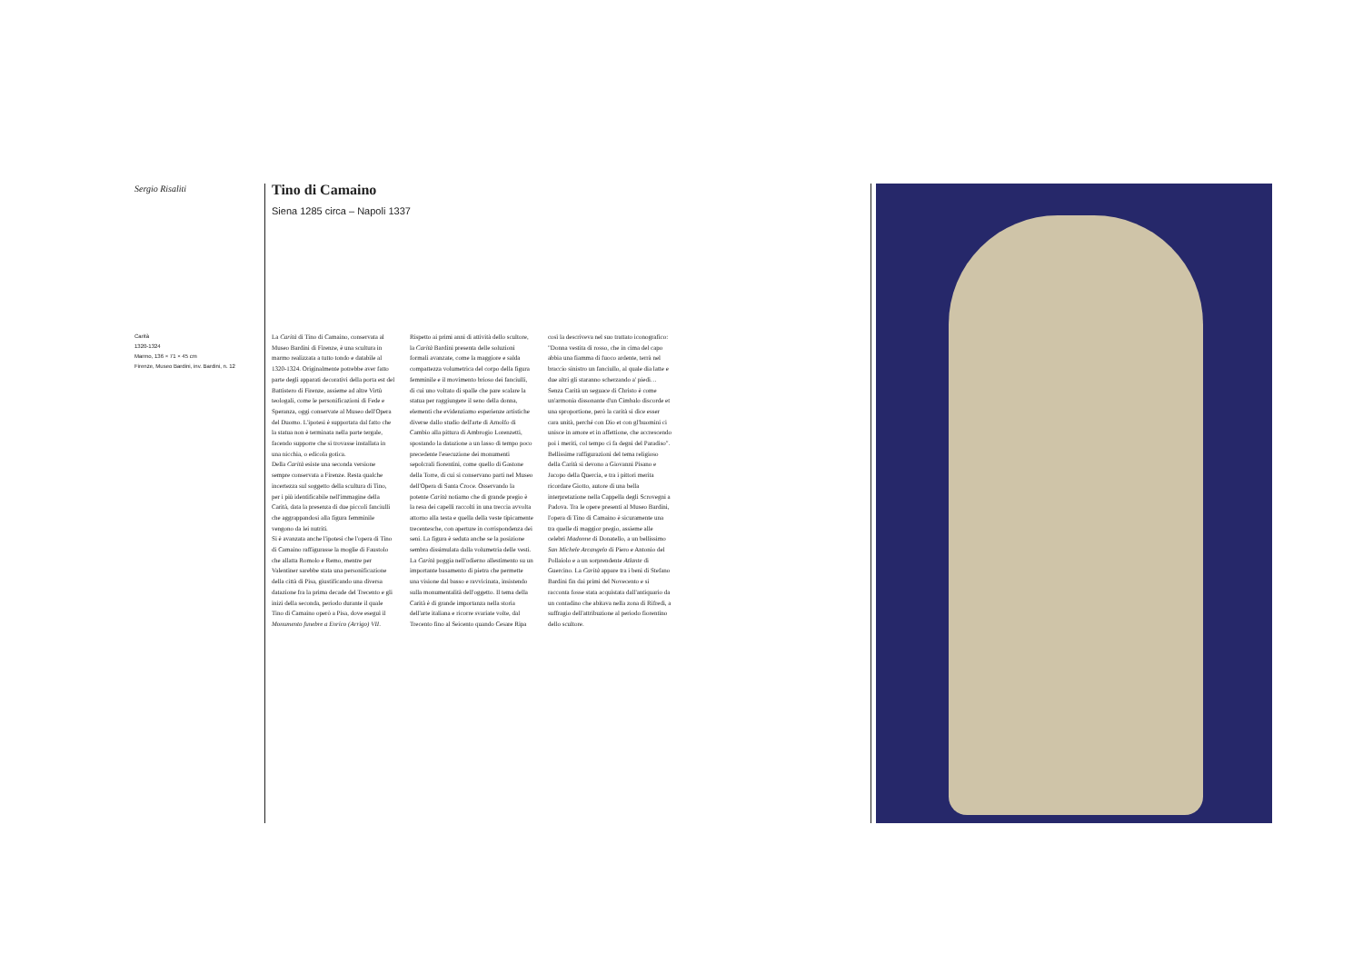Sergio Risaliti
Carità
1320-1324
Marmo, 136 × 71 × 45 cm
Firenze, Museo Bardini, inv. Bardini, n. 12
Tino di Camaino
Siena 1285 circa – Napoli 1337
La Carità di Tino di Camaino, conservata al Museo Bardini di Firenze, è una scultura in marmo realizzata a tutto tondo e databile al 1320-1324. Originalmente potrebbe aver fatto parte degli apparati decorativi della porta est del Battistero di Firenze, assieme ad altre Virtù teologali, come le personificazioni di Fede e Speranza, oggi conservate al Museo dell'Opera del Duomo. L'ipotesi è supportata dal fatto che la statua non è terminata nella parte tergale, facendo supporre che si trovasse installata in una nicchia, o edicola gotica.
Della Carità esiste una seconda versione sempre conservata a Firenze. Resta qualche incertezza sul soggetto della scultura di Tino, per i più identificabile nell'immagine della Carità, data la presenza di due piccoli fanciulli che aggrappandosi alla figura femminile vengono da lei nutriti.
Si è avanzata anche l'ipotesi che l'opera di Tino di Camaino raffigurasse la moglie di Faustolo che allatta Romolo e Remo, mentre per Valentiner sarebbe stata una personificazione della città di Pisa, giustificando una diversa datazione fra la prima decade del Trecento e gli inizi della seconda, periodo durante il quale Tino di Camaino operò a Pisa, dove eseguì il Monumento funebre a Enrico (Arrigo) VII. Rispetto ai primi anni di attività dello scultore, la Carità Bardini presenta delle soluzioni formali avanzate, come la maggiore e salda compattezza volumetrica del corpo della figura femminile e il movimento brioso dei fanciulli, di cui uno voltato di spalle che pare scalare la statua per raggiungere il seno della donna, elementi che evidenziamo esperienze artistiche diverse dallo studio dell'arte di Arnolfo di Cambio alla pittura di Ambrogio Lorenzetti, spostando la datazione a un lasso di tempo poco precedente l'esecuzione dei monumenti sepolcrali fiorentini, come quello di Gastone della Torre, di cui si conservano parti nel Museo dell'Opera di Santa Croce. Osservando la potente Carità notiamo che di grande pregio è la resa dei capelli raccolti in una treccia avvolta attorno alla testa e quella della veste tipicamente trecentesche, con aperture in corrispondenza dei seni. La figura è seduta anche se la posizione sembra dissimulata dalla volumetria delle vesti.
La Carità poggia nell'odierno allestimento su un importante basamento di pietra che permette una visione dal basso e ravvicinata, insistendo sulla monumentalità dell'oggetto. Il tema della Carità è di grande importanza nella storia dell'arte italiana e ricorre svariate volte, dal Trecento fino al Seicento quando Cesare Ripa così la descriveva nel suo trattato iconografico: "Donna vestita di rosso, che in cima del capo abbia una fiamma di fuoco ardente, terrà nel braccio sinistro un fanciullo, al quale dia latte e due altri gli staranno scherzando a' piedi… Senza Carità un seguace di Christo è come un'armonia dissonante d'un Cimbalo discorde et una sproportione, però la carità si dice esser cara unità, perché con Dio et con gl'huomini ci unisce in amore et in affettione, che accrescendo poi i meriti, col tempo ci fa degni del Paradiso".
Bellissime raffigurazioni del tema religioso della Carità si devono a Giovanni Pisano e Jacopo della Quercia, e tra i pittori merita ricordare Giotto, autore di una bella interpretazione nella Cappella degli Scrovegni a Padova. Tra le opere presenti al Museo Bardini, l'opera di Tino di Camaino è sicuramente una tra quelle di maggior pregio, assieme alle celebri Madonne di Donatello, a un bellissimo San Michele Arcangelo di Piero e Antonio del Pollaiolo e a un sorprendente Atlante di Guercino. La Carità appare tra i beni di Stefano Bardini fin dai primi del Novecento e si racconta fosse stata acquistata dall'antiquario da un contadino che abitava nella zona di Rifredi, a suffragio dell'attribuzione al periodo fiorentino dello scultore.